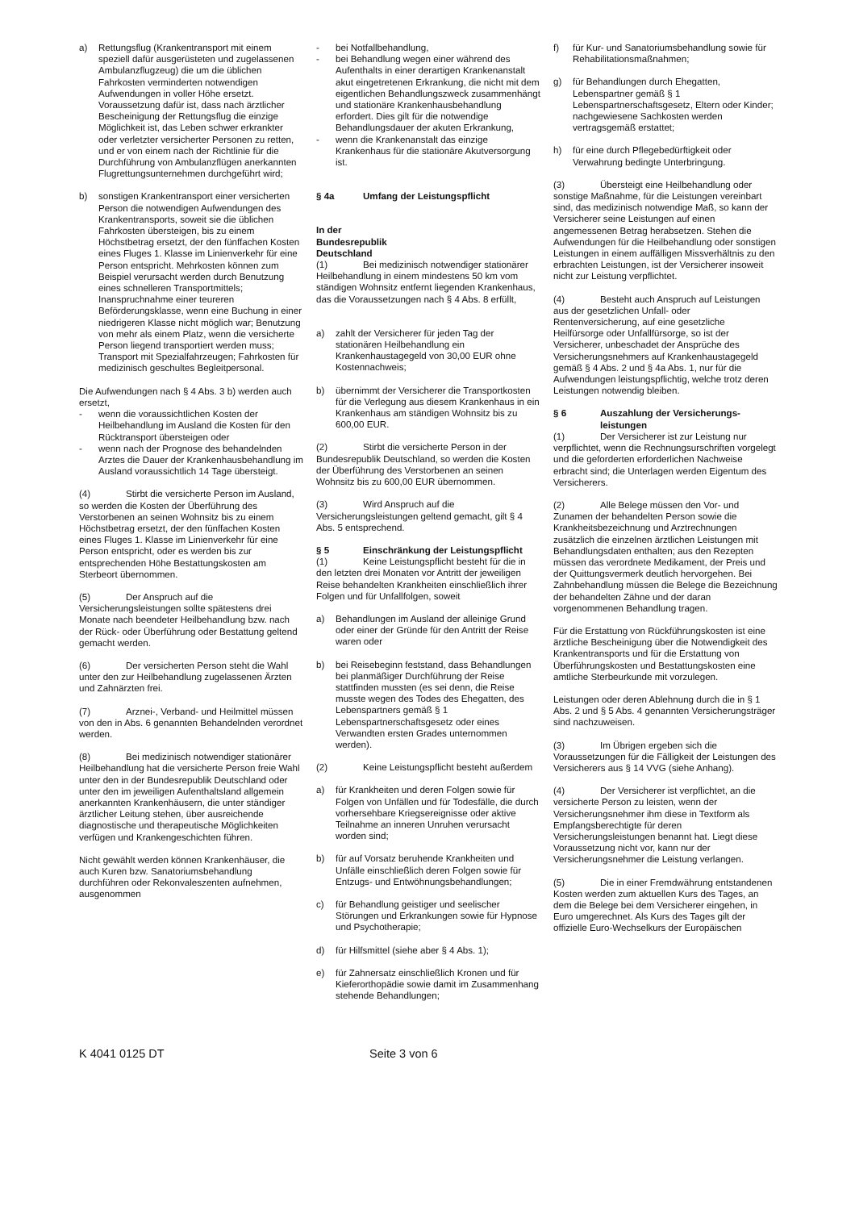a) Rettungsflug (Krankentransport mit einem speziell dafür ausgerüsteten und zugelassenen Ambulanzflugzeug) die um die üblichen Fahrkosten verminderten notwendigen Aufwendungen in voller Höhe ersetzt. Voraussetzung dafür ist, dass nach ärztlicher Bescheinigung der Rettungsflug die einzige Möglichkeit ist, das Leben schwer erkrankter oder verletzter versicherter Personen zu retten, und er von einem nach der Richtlinie für die Durchführung von Ambulanzflügen anerkannten Flugrettungsunternehmen durchgeführt wird;
b) sonstigen Krankentransport einer versicherten Person die notwendigen Aufwendungen des Krankentransports, soweit sie die üblichen Fahrkosten übersteigen, bis zu einem Höchstbetrag ersetzt, der den fünffachen Kosten eines Fluges 1. Klasse im Linienverkehr für eine Person entspricht. Mehrkosten können zum Beispiel verursacht werden durch Benutzung eines schnelleren Transportmittels; Inanspruchnahme einer teureren Beförderungsklasse, wenn eine Buchung in einer niedrigeren Klasse nicht möglich war; Benutzung von mehr als einem Platz, wenn die versicherte Person liegend transportiert werden muss; Transport mit Spezialfahrzeugen; Fahrkosten für medizinisch geschultes Begleitpersonal.
Die Aufwendungen nach § 4 Abs. 3 b) werden auch ersetzt,
- wenn die voraussichtlichen Kosten der Heilbehandlung im Ausland die Kosten für den Rücktransport übersteigen oder
- wenn nach der Prognose des behandelnden Arztes die Dauer der Krankenhausbehandlung im Ausland voraussichtlich 14 Tage übersteigt.
(4) Stirbt die versicherte Person im Ausland, so werden die Kosten der Überführung des Verstorbenen an seinen Wohnsitz bis zu einem Höchstbetrag ersetzt, der den fünffachen Kosten eines Fluges 1. Klasse im Linienverkehr für eine Person entspricht, oder es werden bis zur entsprechenden Höhe Bestattungskosten am Sterbeort übernommen.
(5) Der Anspruch auf die Versicherungsleistungen sollte spätestens drei Monate nach beendeter Heilbehandlung bzw. nach der Rück- oder Überführung oder Bestattung geltend gemacht werden.
(6) Der versicherten Person steht die Wahl unter den zur Heilbehandlung zugelassenen Ärzten und Zahnärzten frei.
(7) Arznei-, Verband- und Heilmittel müssen von den in Abs. 6 genannten Behandelnden verordnet werden.
(8) Bei medizinisch notwendiger stationärer Heilbehandlung hat die versicherte Person freie Wahl unter den in der Bundesrepublik Deutschland oder unter den im jeweiligen Aufenthaltsland allgemein anerkannten Krankenhäusern, die unter ständiger ärztlicher Leitung stehen, über ausreichende diagnostische und therapeutische Möglichkeiten verfügen und Krankengeschichten führen.
Nicht gewählt werden können Krankenhäuser, die auch Kuren bzw. Sanatoriumsbehandlung durchführen oder Rekonvaleszenten aufnehmen, ausgenommen
- bei Notfallbehandlung,
- bei Behandlung wegen einer während des Aufenthalts in einer derartigen Krankenanstalt akut eingetretenen Erkrankung, die nicht mit dem eigentlichen Behandlungszweck zusammenhängt und stationäre Krankenhausbehandlung erfordert. Dies gilt für die notwendige Behandlungsdauer der akuten Erkrankung,
- wenn die Krankenanstalt das einzige Krankenhaus für die stationäre Akutversorgung ist.
§ 4a Umfang der Leistungspflicht
In der Bundesrepublik Deutschland
(1) Bei medizinisch notwendiger stationärer Heilbehandlung in einem mindestens 50 km vom ständigen Wohnsitz entfernt liegenden Krankenhaus, das die Voraussetzungen nach § 4 Abs. 8 erfüllt,
a) zahlt der Versicherer für jeden Tag der stationären Heilbehandlung ein Krankenhaustagegeld von 30,00 EUR ohne Kostennachweis;
b) übernimmt der Versicherer die Transportkosten für die Verlegung aus diesem Krankenhaus in ein Krankenhaus am ständigen Wohnsitz bis zu 600,00 EUR.
(2) Stirbt die versicherte Person in der Bundesrepublik Deutschland, so werden die Kosten der Überführung des Verstorbenen an seinen Wohnsitz bis zu 600,00 EUR übernommen.
(3) Wird Anspruch auf die Versicherungsleistungen geltend gemacht, gilt § 4 Abs. 5 entsprechend.
§ 5 Einschränkung der Leistungspflicht
(1) Keine Leistungspflicht besteht für die in den letzten drei Monaten vor Antritt der jeweiligen Reise behandelten Krankheiten einschließlich ihrer Folgen und für Unfallfolgen, soweit
a) Behandlungen im Ausland der alleinige Grund oder einer der Gründe für den Antritt der Reise waren oder
b) bei Reisebeginn feststand, dass Behandlungen bei planmäßiger Durchführung der Reise stattfinden mussten (es sei denn, die Reise musste wegen des Todes des Ehegatten, des Lebenspartners gemäß § 1 Lebenspartnerschaftsgesetz oder eines Verwandten ersten Grades unternommen werden).
(2) Keine Leistungspflicht besteht außerdem
a) für Krankheiten und deren Folgen sowie für Folgen von Unfällen und für Todesfälle, die durch vorhersehbare Kriegsereignisse oder aktive Teilnahme an inneren Unruhen verursacht worden sind;
b) für auf Vorsatz beruhende Krankheiten und Unfälle einschließlich deren Folgen sowie für Entzugs- und Entwöhnungsbehandlungen;
c) für Behandlung geistiger und seelischer Störungen und Erkrankungen sowie für Hypnose und Psychotherapie;
d) für Hilfsmittel (siehe aber § 4 Abs. 1);
e) für Zahnersatz einschließlich Kronen und für Kieferorthopädie sowie damit im Zusammenhang stehende Behandlungen;
f) für Kur- und Sanatoriumsbehandlung sowie für Rehabilitationsmaßnahmen;
g) für Behandlungen durch Ehegatten, Lebenspartner gemäß § 1 Lebenspartnerschaftsgesetz, Eltern oder Kinder; nachgewiesene Sachkosten werden vertragsgemäß erstattet;
h) für eine durch Pflegebedürftigkeit oder Verwahrung bedingte Unterbringung.
(3) Übersteigt eine Heilbehandlung oder sonstige Maßnahme, für die Leistungen vereinbart sind, das medizinisch notwendige Maß, so kann der Versicherer seine Leistungen auf einen angemessenen Betrag herabsetzen. Stehen die Aufwendungen für die Heilbehandlung oder sonstigen Leistungen in einem auffälligen Missverhältnis zu den erbrachten Leistungen, ist der Versicherer insoweit nicht zur Leistung verpflichtet.
(4) Besteht auch Anspruch auf Leistungen aus der gesetzlichen Unfall- oder Rentenversicherung, auf eine gesetzliche Heilfürsorge oder Unfallfürsorge, so ist der Versicherer, unbeschadet der Ansprüche des Versicherungsnehmers auf Krankenhaustagegeld gemäß § 4 Abs. 2 und § 4a Abs. 1, nur für die Aufwendungen leistungspflichtig, welche trotz deren Leistungen notwendig bleiben.
§ 6 Auszahlung der Versicherungs-
leistungen
(1) Der Versicherer ist zur Leistung nur verpflichtet, wenn die Rechnungsurschriften vorgelegt und die geforderten erforderlichen Nachweise erbracht sind; die Unterlagen werden Eigentum des Versicherers.
(2) Alle Belege müssen den Vor- und Zunamen der behandelten Person sowie die Krankheitsbezeichnung und Arztrechnungen zusätzlich die einzelnen ärztlichen Leistungen mit Behandlungsdaten enthalten; aus den Rezepten müssen das verordnete Medikament, der Preis und der Quittungsvermerk deutlich hervorgehen. Bei Zahnbehandlung müssen die Belege die Bezeichnung der behandelten Zähne und der daran vorgenommenen Behandlung tragen.
Für die Erstattung von Rückführungskosten ist eine ärztliche Bescheinigung über die Notwendigkeit des Krankentransports und für die Erstattung von Überführungskosten und Bestattungskosten eine amtliche Sterbeurkunde mit vorzulegen.
Leistungen oder deren Ablehnung durch die in § 1 Abs. 2 und § 5 Abs. 4 genannten Versicherungsträger sind nachzuweisen.
(3) Im Übrigen ergeben sich die Voraussetzungen für die Fälligkeit der Leistungen des Versicherers aus § 14 VVG (siehe Anhang).
(4) Der Versicherer ist verpflichtet, an die versicherte Person zu leisten, wenn der Versicherungsnehmer ihm diese in Textform als Empfangsberechtigte für deren Versicherungsleistungen benannt hat. Liegt diese Voraussetzung nicht vor, kann nur der Versicherungsnehmer die Leistung verlangen.
(5) Die in einer Fremdwährung entstandenen Kosten werden zum aktuellen Kurs des Tages, an dem die Belege bei dem Versicherer eingehen, in Euro umgerechnet. Als Kurs des Tages gilt der offizielle Euro-Wechselkurs der Europäischen
K 4041 0125 DT Seite 3 von 6